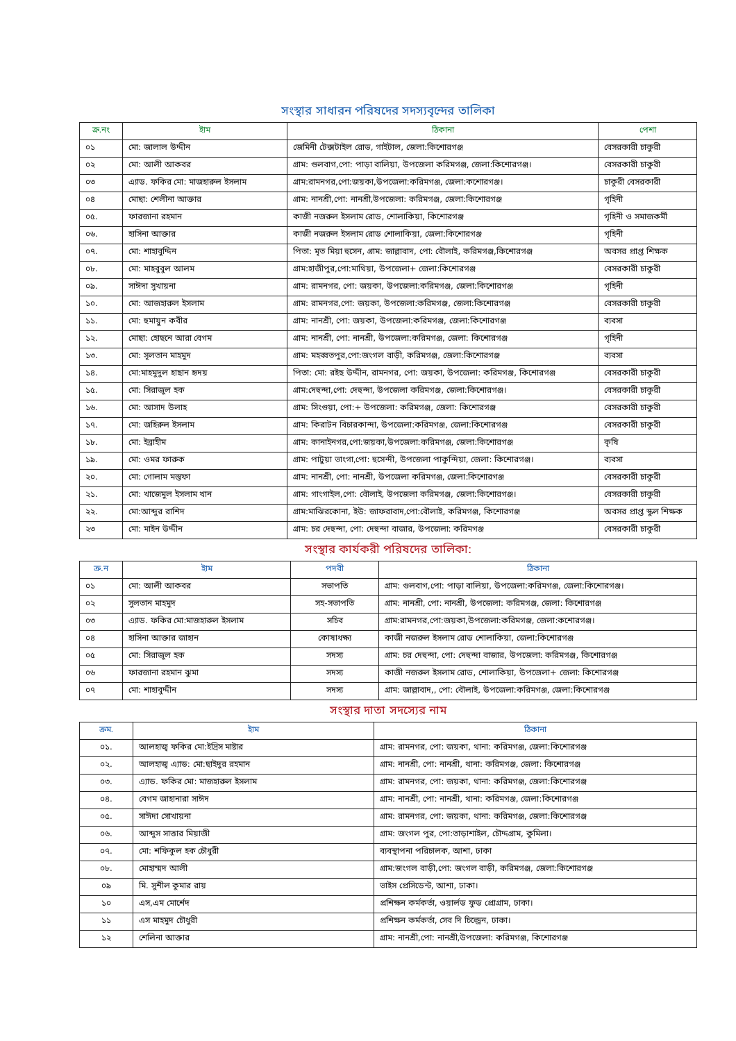সংস্থার সাধারন পরিষদের সদস্যবৃন্দের তালিকা
| ক্র.নং | ইাম | ঠিকানা | পেশা |
| --- | --- | --- | --- |
| ০১ | মো: জালাল উদ্দীন | জেমিনী টেক্সটাইল রোড, গাইটাল, জেলা:কিশোরগঞ্জ | বেসরকারী চাকুরী |
| ০২ | মো: আলী আকবর | গ্রাম: গুলবাগ,পো: পাড়া বালিয়া, উপজেলা করিমগঞ্জ, জেলা:কিশোরগঞ্জ। | বেসরকারী চাকুরী |
| ০৩ | এ্যাড. ফকির মো: মাজহারুল ইসলাম | গ্রাম:রামনগর,পো:জয়কা,উপজেলা:করিমগঞ্জ, জেলা:কশোরগঞ্জ। | চাকুরী বেসরকারী |
| ০৪ | মোছা: শেলীনা আক্তার | গ্রাম: নানশ্রী,পো: নানশ্রী,উপজেলা: করিমগঞ্জ, জেলা:কিশোরগঞ্জ | গৃহিনী |
| ০৫. | ফারজানা রহমান | কাজী নজরুল ইসলাম রোড, শোলাকিয়া, কিশোরগঞ্জ | গৃহিনী ও সমাজকর্মী |
| ০৬. | হাসিনা আক্তার | কাজী নজরুল ইসলাম রোড শোলাকিয়া, জেলা:কিশোরগঞ্জ | গৃহিনী |
| ০৭. | মো: শাহাবুদ্দিন | পিতা: মৃত মিয়া হুসেন, গ্রাম: জাল্লাবাদ, পো: বৌলাই, করিমগঞ্জ,কিশোরগঞ্জ | অবসর প্রাপ্ত শিক্ষক |
| ০৮. | মো: মাহবুবুল আলম | গ্রাম:হাজীপুর,পো:মাথিয়া, উপজেলা+ জেলা:কিশোরগঞ্জ | বেসরকারী চাকুরী |
| ০৯. | সাঈদা সুখায়না | গ্রাম: রামনগর, পো: জয়কা, উপজেলা:করিমগঞ্জ, জেলা:কিশোরগঞ্জ | গৃহিনী |
| ১০. | মো: আজহারুল ইসলাম | গ্রাম: রামনগর,পো: জয়কা, উপজেলা:করিমগঞ্জ, জেলা:কিশোরগঞ্জ | বেসরকারী চাকুরী |
| ১১. | মো: হুমায়ুন কবীর | গ্রাম: নানশ্রী, পো: জয়কা, উপজেলা:করিমগঞ্জ, জেলা:কিশোরগঞ্জ | ব্যবসা |
| ১২. | মোছা: হোছনে আরা বেগম | গ্রাম: নানশ্রী, পো: নানশ্রী, উপজেলা:করিমগঞ্জ, জেলা: কিশোরগঞ্জ | গৃহিনী |
| ১৩. | মো: সূলতান মাহমুদ | গ্রাম: মহব্বতপুর,পো:জংগল বাড়ী, করিমগঞ্জ, জেলা:কিশোরগঞ্জ | ব্যবসা |
| ১৪. | মো:মাহমুদুল হাছান হৃদয় | পিতা: মো: রইছ উদ্দীন, রামনগর, পো: জয়কা, উপজেলা: করিমগঞ্জ, কিশোরগঞ্জ | বেসরকারী চাকুরী |
| ১৫. | মো: সিরাজুল হক | গ্রাম:দেহুন্দা,পো: দেহুন্দা, উপজেলা করিমগঞ্জ, জেলা:কিশোরগঞ্জ। | বেসরকারী চাকুরী |
| ১৬. | মো: আসাদ উলাহ | গ্রাম: সিংগুয়া, পো:+ উপজেলা: করিমগঞ্জ, জেলা: কিশোরগঞ্জ | বেসরকারী চাকুরী |
| ১৭. | মো: জহিরুল ইসলাম | গ্রাম: কিরাটন বিচারকান্দা, উপজেলা:করিমগঞ্জ, জেলা:কিশোরগঞ্জ | বেসরকারী চাকুরী |
| ১৮. | মো: ইব্রাহীম | গ্রাম: কানাইনগর,পো:জয়কা,উপজেলা:করিমগঞ্জ, জেলা:কিশোরগঞ্জ | কৃষি |
| ১৯. | মো: ওমর ফারুক | গ্রাম: পাটুয়া ভাংগা,পো: হুসেন্দী, উপজেলা পাকুন্দিয়া, জেলা: কিশোরগঞ্জ। | ব্যবসা |
| ২০. | মো: গোলাম মস্তুফা | গ্রাম: নানশ্রী, পো: নানশ্রী, উপজেলা করিমগঞ্জ, জেলা:কিশোরগঞ্জ | বেসরকারী চাকুরী |
| ২১. | মো: খাজেমুল ইসলাম খান | গ্রাম: গাংগাইল,পো: বৌলাই, উপজেলা করিমগঞ্জ, জেলা:কিশোরগঞ্জ। | বেসরকারী চাকুরী |
| ২২. | মো:আব্দুর রাশিদ | গ্রাম:মাঝিরকোনা, ইউ: জাফরাবাদ,পো:বৌলাই, করিমগঞ্জ, কিশোরগঞ্জ | অবসর প্রাপ্ত স্কুল শিক্ষক |
| ২৩ | মো: মাইন উদ্দীন | গ্রাম: চর দেহুন্দা, পো: দেহুন্দা বাজার, উপজেলা: করিমগঞ্জ | বেসরকারী চাকুরী |
সংস্থার কার্যকরী পরিষদের তালিকা:
| ক্র.ন | ইাম | পদবী | ঠিকানা |
| --- | --- | --- | --- |
| ০১ | মো: আলী আকবর | সভাপতি | গ্রাম: গুলবাগ,পো: পাড়া বালিয়া, উপজেলা:করিমগঞ্জ, জেলা:কিশোরগঞ্জ। |
| ০২ | সুলতান মাহমুদ | সহ-সভাপতি | গ্রাম: নানশ্রী, পো: নানশ্রী, উপজেলা: করিমগঞ্জ, জেলা: কিশোরগঞ্জ |
| ০৩ | এ্যাড. ফকির মো:মাজহারুল ইসলাম | সচিব | গ্রাম:রামনগর,পো:জয়কা,উপজেলা:করিমগঞ্জ, জেলা:কশোরগঞ্জ। |
| ০৪ | হাসিনা আক্তার জাহান | কোষাধক্ষ্য | কাজী নজরুল ইসলাম রোড শোলাকিয়া, জেলা:কিশোরগঞ্জ |
| ০৫ | মো: সিরাজুল হক | সদস্য | গ্রাম: চর দেহুন্দা, পো: দেহুন্দা বাজার, উপজেলা: করিমগঞ্জ, কিশোরগঞ্জ |
| ০৬ | ফারজানা রহমান ঝুমা | সদস্য | কাজী নজরুল ইসলাম রোড, শোলাকিয়া, উপজেলা+ জেলা: কিশোরগঞ্জ |
| ০৭ | মো: শাহাবুদ্দীন | সদস্য | গ্রাম: জাল্লাবাদ,, পো: বৌলাই, উপজেলা:করিমগঞ্জ, জেলা:কিশোরগঞ্জ |
সংস্থার দাতা সদস্যের নাম
| ক্রম. | ইাম | ঠিকানা |
| --- | --- | --- |
| ০১. | আলহাজ্ব ফকির মো:ইদ্রিস মাষ্টার | গ্রাম: রামনগর, পো: জয়কা, থানা: করিমগঞ্জ, জেলা:কিশোরগঞ্জ |
| ০২. | আলহাজ্ব এ্যাড: মো:ছাইদুর রহমান | গ্রাম: নানশ্রী, পো: নানশ্রী, থানা: করিমগঞ্জ, জেলা: কিশোরগঞ্জ |
| ০৩. | এ্যাড. ফকির মো: মাজহারুল ইসলাম | গ্রাম: রামনগর, পো: জয়কা, থানা: করিমগঞ্জ, জেলা:কিশোরগঞ্জ |
| ০৪. | বেগম জাহানারা সাঈদ | গ্রাম: নানশ্রী, পো: নানশ্রী, থানা: করিমগঞ্জ, জেলা:কিশোরগঞ্জ |
| ০৫. | সাঈদা সোখায়না | গ্রাম: রামনগর, পো: জয়কা, থানা: করিমগঞ্জ, জেলা:কিশোরগঞ্জ |
| ০৬. | আব্দুস সাত্তার মিয়াজী | গ্রাম: জংগল পুর, পো:তাড়াশাইল, চৌদ্দগ্রাম, কুমিলা। |
| ০৭. | মো: শফিকুল হক চৌধুরী | ব্যবস্থাপনা পরিচালক, আশা, ঢাকা |
| ০৮. | মোহাম্মদ আলী | গ্রাম:জংগল বাড়ী,পো: জংগল বাড়ী, করিমগঞ্জ, জেলা:কিশোরগঞ্জ |
| ০৯ | মি. সুশীল কুমার রায় | ভাইস প্রেসিডেন্ট, আশা, ঢাকা। |
| ১০ | এস,এম মোর্শেদ | প্রশিক্ষন কর্মকর্তা, ওয়ার্লড ফুড প্রোগ্রাম, ঢাকা। |
| ১১ | এস মাহমুদ চৌধুরী | প্রশিক্ষন কর্মকর্তা, সেব দি চিল্ড্রেন, ঢাকা। |
| ১২ | শেলিনা আক্তার | গ্রাম: নানশ্রী,পো: নানশ্রী,উপজেলা: করিমগঞ্জ, কিশোরগঞ্জ |